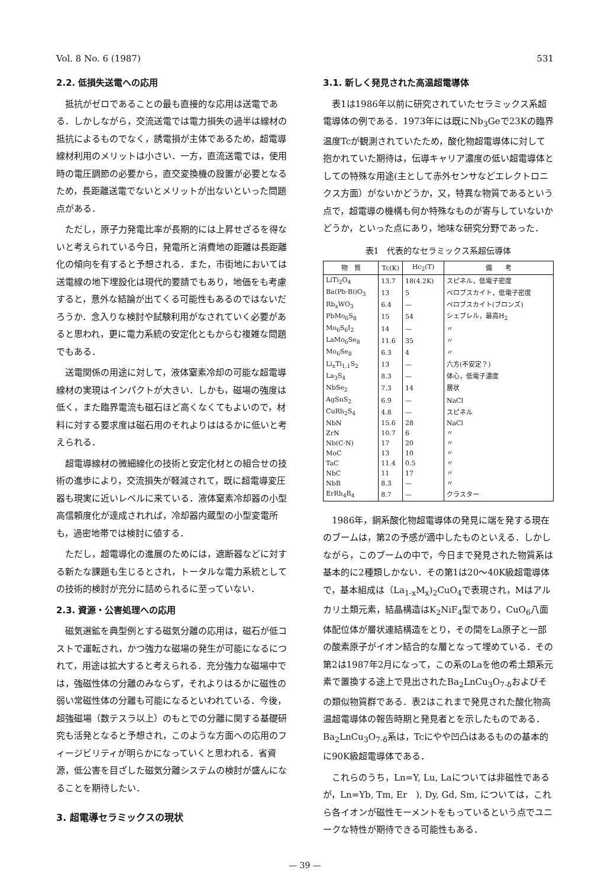Vol. 8 No. 6 (1987) 531
2.2. 低損失送電への応用
抵抗がゼロであることの最も直接的な応用は送電である．しかしながら，交流送電では電力損失の過半は線材の抵抗によるものでなく，誘電損が主体であるため，超電導線材利用のメリットは小さい．一方，直流送電では，使用時の電圧調節の必要から，直交変換機の設置が必要となるため，長距離送電でないとメリットが出ないといった問題点がある．
ただし，原子力発電比率が長期的には上昇せざるを得ないと考えられている今日，発電所と消費地の距離は長距離化の傾向を有すると予想される．また，市街地においては送電線の地下埋設化は現代的要請でもあり，地価をも考慮すると，意外な結論が出てくる可能性もあるのではないだろうか．念入りな検討や試験利用がなされていく必要があると思われ，更に電力系統の安定化ともからむ複雑な問題でもある．
送電関係の用途に対して，液体窒素冷却の可能な超電導線材の実現はインパクトが大きい．しかも，磁場の強度は低く，また臨界電流も磁石ほど高くなくてもよいので，材料に対する要求度は磁石用のそれよりははるかに低いと考えられる．
超電導線材の微細線化の技術と安定化材との組合せの技術の進歩により，交流損失が軽減されて，既に超電導変圧器も現実に近いレベルに来ている．液体窒素冷却器の小型高信頼度化が達成されれば，冷却器内蔵型の小型変電所も，過密地帯では検討に値する．
ただし，超電導化の進展のためには，遮断器などに対する新たな課題も生じるとされ，トータルな電力系統としての技術的検討が充分に詰められるに至っていない．
2.3. 資源・公害処理への応用
磁気選鉱を典型例とする磁気分離の応用は，磁石が低コストで運転され，かつ強力な磁場の発生が可能になるにつれて，用途は拡大すると考えられる．充分強力な磁場中では，強磁性体の分離のみならず，それよりはるかに磁性の弱い常磁性体の分離も可能になるといわれている．今後，超強磁場（数テスラ以上）のもとでの分離に関する基礎研究も活発となると予想され，このような方面への応用のフィージビリティが明らかになっていくと思われる．省資源，低公害を目ざした磁気分離システムの検討が盛んになることを期待したい．
3. 超電導セラミックスの現状
3.1. 新しく発見された高温超電導体
表1は1986年以前に研究されていたセラミックス系超電導体の例である．1973年には既にNb<sub>3</sub>Geで23Kの臨界温度Tcが観測されていたため，酸化物超電導体に対して抱かれていた期待は，伝導キャリア濃度の低い超電導体としての特殊な用途(主として赤外センサなどエレクトロニクス方面）がないかどうか，又，特異な物質であるという点で，超電導の機構も何か特殊なものが寄与していないかどうか，といった点にあり，地味な研究分野であった．
表1　代表的なセラミックス系超伝導体
| 物 質 | Tc(K) | Hc<sub>2</sub>(T) | 備 考 |
| --- | --- | --- | --- |
| LiTi<sub>2</sub>O<sub>4</sub> | 13.7 | 18(4.2K) | スピネル，低電子密度 |
| Ba(Pb·Bi)O<sub>3</sub> | 13 | 5 | ペロブスカイト，低電子密度 |
| Rb<sub>x</sub>WO<sub>3</sub> | 6.4 | — | ペロブスカイト(ブロンズ) |
| PbMo<sub>6</sub>S<sub>8</sub> | 15 | 54 | シェブレル，最高H<sub>2</sub> |
| Mo<sub>6</sub>S<sub>6</sub>I<sub>2</sub> | 14 | — | 〃 |
| LaMo<sub>6</sub>Se<sub>8</sub> | 11.6 | 35 | 〃 |
| Mo<sub>6</sub>Se<sub>8</sub> | 6.3 | 4 | 〃 |
| Li<sub>x</sub>Ti<sub>1.1</sub>S<sub>2</sub> | 13 | — | 六方(不安定？) |
| La<sub>3</sub>S<sub>4</sub> | 8.3 | — | 体心，低電子濃度 |
| NbSe<sub>2</sub> | 7.3 | 14 | 層状 |
| AgSnS<sub>2</sub> | 6.9 | — | NaCl |
| CuRh<sub>2</sub>S<sub>4</sub> | 4.8 | — | スピネル |
| NbN | 15.6 | 28 | NaCl |
| ZrN | 10.7 | 6 | 〃 |
| Nb(C·N) | 17 | 20 | 〃 |
| MoC | 13 | 10 | 〃 |
| TaC | 11.4 | 0.5 | 〃 |
| NbC | 11 | 17 | 〃 |
| NbB | 8.3 | — | 〃 |
| ErRh<sub>4</sub>B<sub>4</sub> | 8.7 | — | クラスター |
1986年，銅系酸化物超電導体の発見に端を発する現在のブームは，第2の予感が適中したものといえる．しかしながら，このブームの中で，今日まで発見された物質系は基本的に2種類しかない．その第1は20〜40K級超電導体で，基本組成は（La<sub>1-x</sub>M<sub>x</sub>)<sub>2</sub>CuO<sub>4</sub>で表現され，Mはアルカリ土類元素，結晶構造はK<sub>2</sub>NiF<sub>4</sub>型であり，CuO<sub>6</sub>八面体配位体が層状連結構造をとり，その間をLa原子と一部の酸素原子がイオン結合的な層となって埋めている．その第2は1987年2月になって，この系のLaを他の希土類系元素で置換する途上で見出されたBa<sub>2</sub>LnCu<sub>3</sub>O<sub>7-δ</sub>およびその類似物質群である．表2はこれまで発見された酸化物高温超電導体の報告時期と発見者とを示したものである．Ba<sub>2</sub>LnCu<sub>3</sub>O<sub>7-δ</sub>系は，Tcにやや凹凸はあるものの基本的に90K級超電導体である．
これらのうち，Ln=Y, Lu, Laについては非磁性であるが，Ln=Yb, Tm, Er　), Dy, Gd, Sm, については，これら各イオンが磁性モーメントをもっているという点でユニークな特性が期待できる可能性もある．
— 39 —